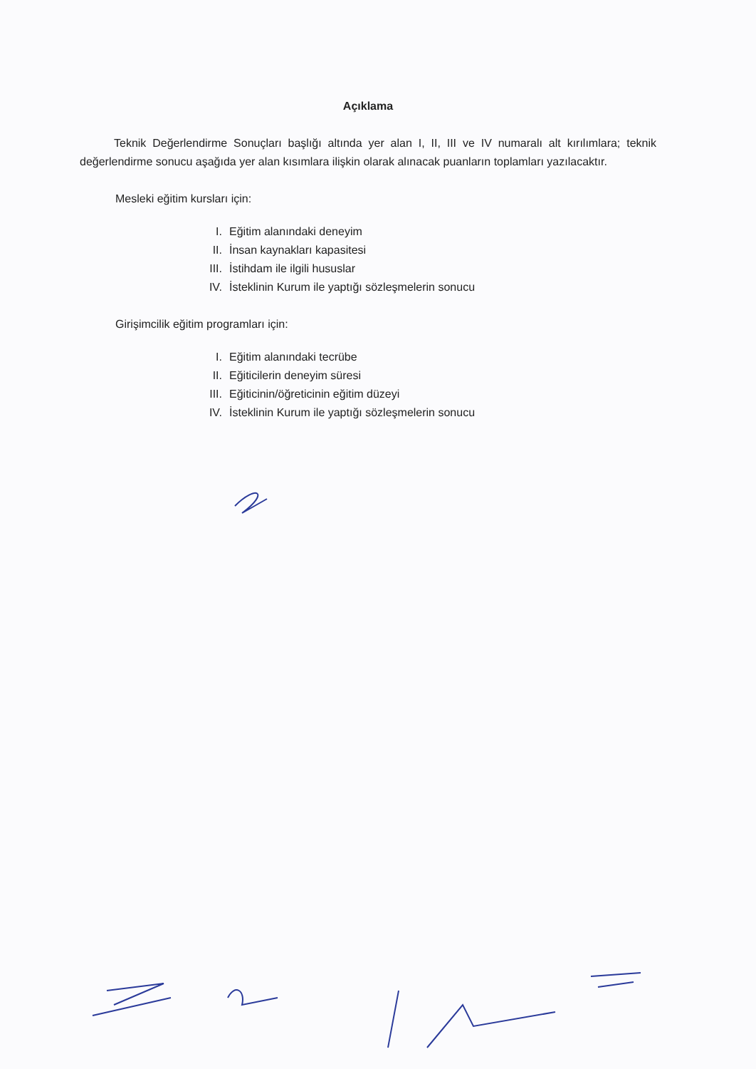Açıklama
Teknik Değerlendirme Sonuçları başlığı altında yer alan I, II, III ve IV numaralı alt kırılımlara; teknik değerlendirme sonucu aşağıda yer alan kısımlara ilişkin olarak alınacak puanların toplamları yazılacaktır.
Mesleki eğitim kursları için:
I. Eğitim alanındaki deneyim
II. İnsan kaynakları kapasitesi
III. İstihdam ile ilgili hususlar
IV. İsteklinin Kurum ile yaptığı sözleşmelerin sonucu
Girişimcilik eğitim programları için:
I. Eğitim alanındaki tecrübe
II. Eğiticilerin deneyim süresi
III. Eğiticinin/öğreticinin eğitim düzeyi
IV. İsteklinin Kurum ile yaptığı sözleşmelerin sonucu